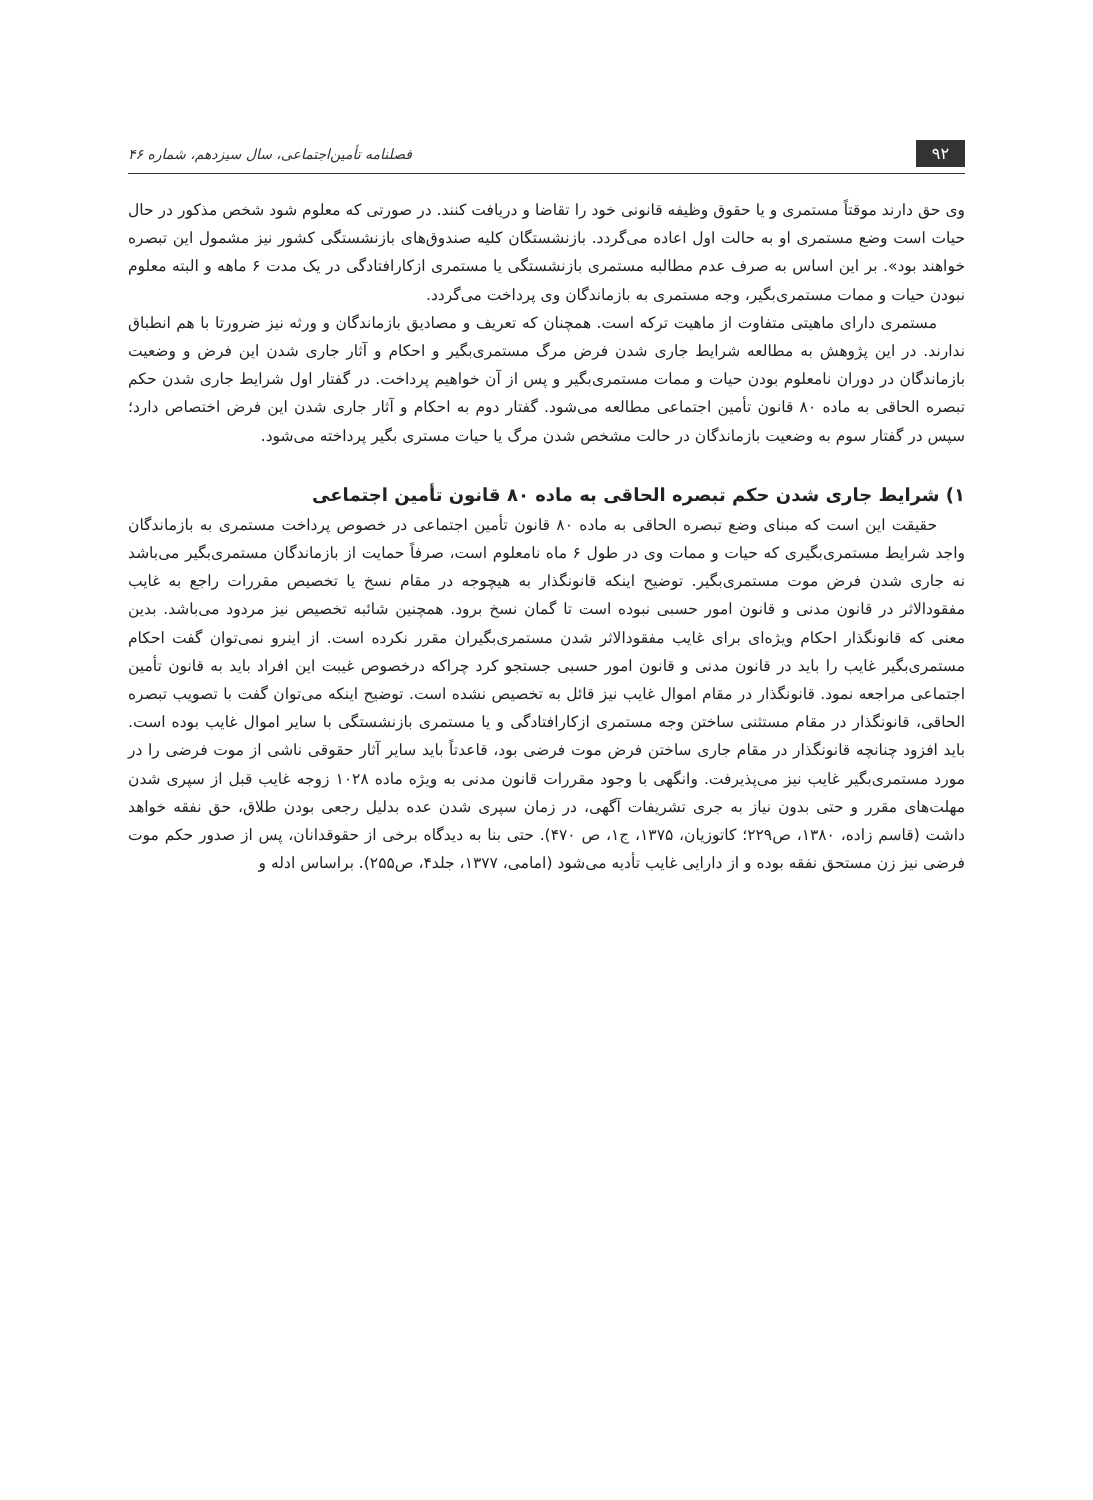۹۲ فصلنامه تأمین‌اجتماعی، سال سیزدهم، شماره ۴۶
وی حق دارند موقتاً مستمری و یا حقوق وظیفه قانونی خود را تقاضا و دریافت کنند. در صورتی که معلوم شود شخص مذکور در حال حیات است وضع مستمری او به حالت اول اعاده می‌گردد. بازنشستگان کلیه صندوق‌های بازنشستگی کشور نیز مشمول این تبصره خواهند بود». بر این اساس به صرف عدم مطالبه مستمری بازنشستگی یا مستمری ازکارافتادگی در یک مدت ۶ ماهه و البته معلوم نبودن حیات و ممات مستمری‌بگیر، وجه مستمری به بازماندگان وی پرداخت می‌گردد.
مستمری دارای ماهیتی متفاوت از ماهیت ترکه است. همچنان که تعریف و مصادیق بازماندگان و ورثه نیز ضرورتا با هم انطباق ندارند. در این پژوهش به مطالعه شرایط جاری شدن فرض مرگ مستمری‌بگیر و احکام و آثار جاری شدن این فرض و وضعیت بازماندگان در دوران نامعلوم بودن حیات و ممات مستمری‌بگیر و پس از آن خواهیم پرداخت. در گفتار اول شرایط جاری شدن حکم تبصره الحاقی به ماده ۸۰ قانون تأمین اجتماعی مطالعه می‌شود. گفتار دوم به احکام و آثار جاری شدن این فرض اختصاص دارد؛ سپس در گفتار سوم به وضعیت بازماندگان در حالت مشخص شدن مرگ یا حیات مستری بگیر پرداخته می‌شود.
۱) شرایط جاری شدن حکم تبصره الحاقی به ماده ۸۰ قانون تأمین اجتماعی
حقیقت این است که مبنای وضع تبصره الحاقی به ماده ۸۰ قانون تأمین اجتماعی در خصوص پرداخت مستمری به بازماندگان واجد شرایط مستمری‌بگیری که حیات و ممات وی در طول ۶ ماه نامعلوم است، صرفاً حمایت از بازماندگان مستمری‌بگیر می‌باشد نه جاری شدن فرض موت مستمری‌بگیر. توضیح اینکه قانونگذار به هیچوجه در مقام نسخ یا تخصیص مقررات راجع به غایب مفقودالاثر در قانون مدنی و قانون امور حسبی نبوده است تا گمان نسخ برود. همچنین شائبه تخصیص نیز مردود می‌باشد. بدین معنی که قانونگذار احکام ویژه‌ای برای غایب مفقودالاثر شدن مستمری‌بگیران مقرر نکرده است. از اینرو نمی‌توان گفت احکام مستمری‌بگیر غایب را باید در قانون مدنی و قانون امور حسبی جستجو کرد چراکه درخصوص غیبت این افراد باید به قانون تأمین اجتماعی مراجعه نمود. قانونگذار در مقام اموال غایب نیز قائل به تخصیص نشده است. توضیح اینکه می‌توان گفت با تصویب تبصره الحاقی، قانونگذار در مقام مستثنی ساختن وجه مستمری ازکارافتادگی و یا مستمری بازنشستگی با سایر اموال غایب بوده است. باید افزود چنانچه قانونگذار در مقام جاری ساختن فرض موت فرضی بود، قاعدتاً باید سایر آثار حقوقی ناشی از موت فرضی را در مورد مستمری‌بگیر غایب نیز می‌پذیرفت. وانگهی با وجود مقررات قانون مدنی به ویژه ماده ۱۰۲۸ زوجه غایب قبل از سپری شدن مهلت‌های مقرر و حتی بدون نیاز به جری تشریفات آگهی، در زمان سپری شدن عده بدلیل رجعی بودن طلاق، حق نفقه خواهد داشت (قاسم زاده، ۱۳۸۰، ص۲۲۹؛ کاتوزیان، ۱۳۷۵، ج۱، ص ۴۷۰). حتی بنا به دیدگاه برخی از حقوقدانان، پس از صدور حکم موت فرضی نیز زن مستحق نفقه بوده و از دارایی غایب تأدیه می‌شود (امامی، ۱۳۷۷، جلد۴، ص۲۵۵). براساس ادله و